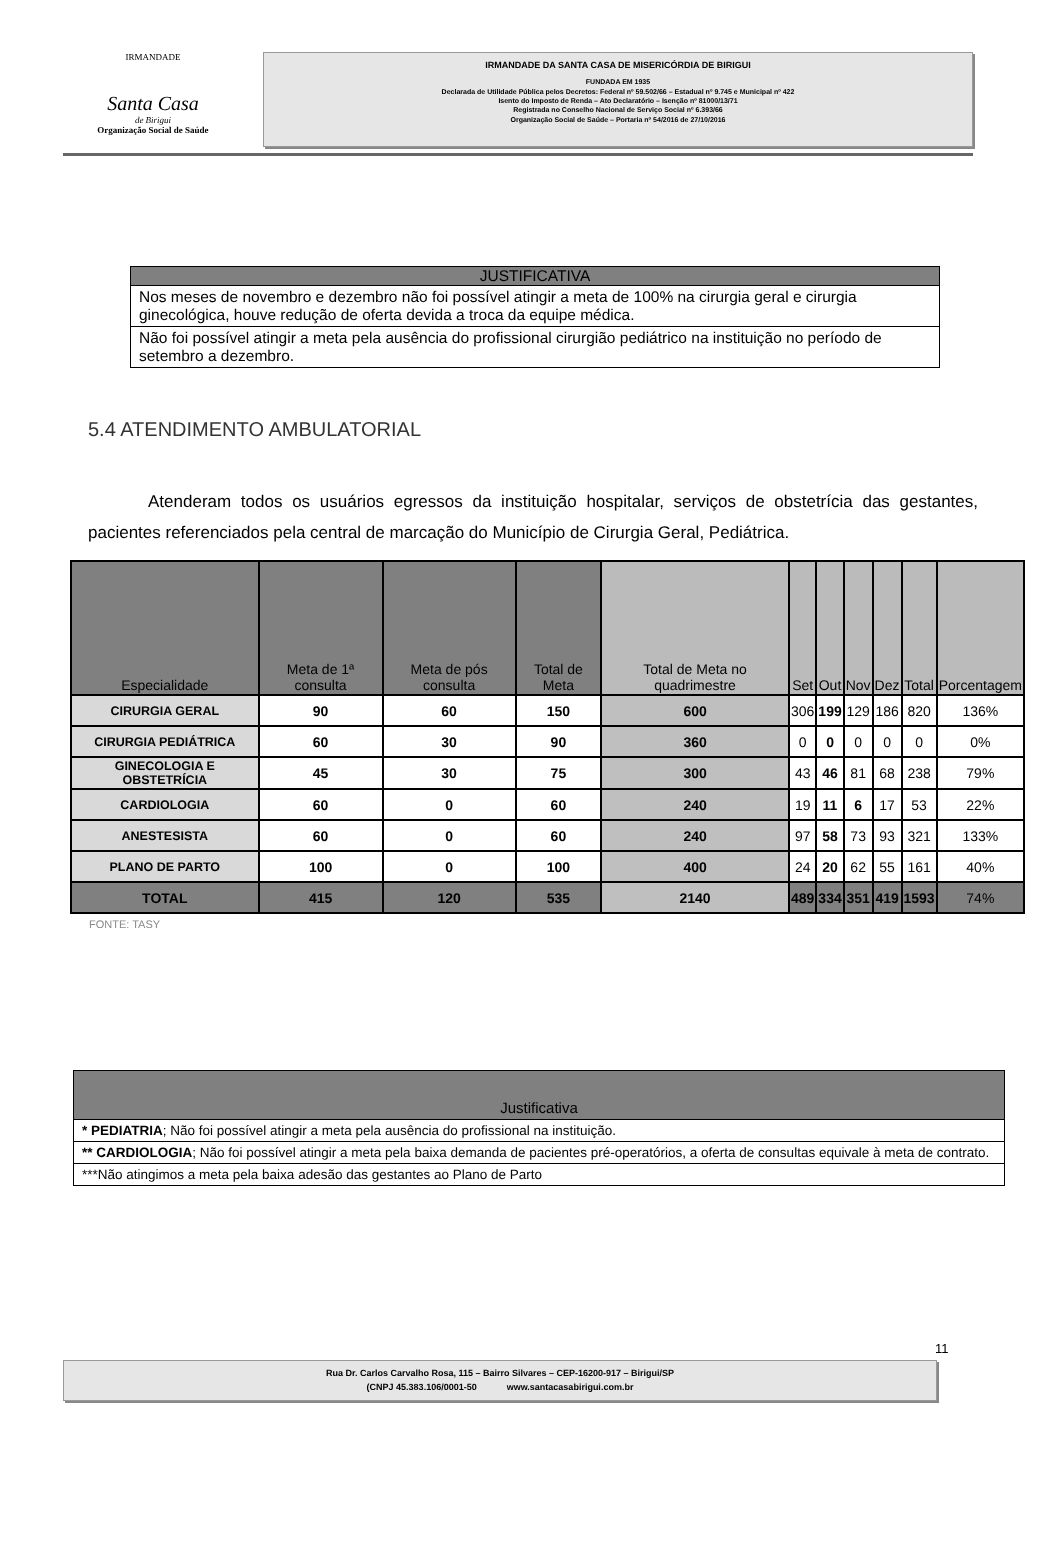IRMANDADE
Santa Casa
de Birigui
Organização Social de Saúde
IRMANDADE DA SANTA CASA DE MISERICÓRDIA DE BIRIGUI
FUNDADA EM 1935
Declarada de Utilidade Pública pelos Decretos: Federal nº 59.502/66 – Estadual nº 9.745 e Municipal nº 422
Isento do Imposto de Renda – Ato Declaratório – Isenção nº 81000/13/71
Registrada no Conselho Nacional de Serviço Social nº 6.393/66
Organização Social de Saúde – Portaria nº 54/2016 de 27/10/2016
| JUSTIFICATIVA |
| Nos meses de novembro e dezembro não foi possível atingir a meta de 100% na cirurgia geral e cirurgia ginecológica, houve redução de oferta devida a troca da equipe médica. |
| Não foi possível atingir a meta pela ausência do profissional cirurgião pediátrico na instituição no período de setembro a dezembro. |
5.4 ATENDIMENTO AMBULATORIAL
Atenderam todos os usuários egressos da instituição hospitalar, serviços de obstetrícia das gestantes, pacientes referenciados pela central de marcação do Município de Cirurgia Geral, Pediátrica.
| Especialidade | Meta de 1ª consulta | Meta de pós consulta | Total de Meta | Total de Meta no quadrimestre | Set | Out | Nov | Dez | Total | Porcentagem |
| --- | --- | --- | --- | --- | --- | --- | --- | --- | --- | --- |
| CIRURGIA GERAL | 90 | 60 | 150 | 600 | 306 | 199 | 129 | 186 | 820 | 136% |
| CIRURGIA PEDIÁTRICA | 60 | 30 | 90 | 360 | 0 | 0 | 0 | 0 | 0 | 0% |
| GINECOLOGIA E OBSTETRÍCIA | 45 | 30 | 75 | 300 | 43 | 46 | 81 | 68 | 238 | 79% |
| CARDIOLOGIA | 60 | 0 | 60 | 240 | 19 | 11 | 6 | 17 | 53 | 22% |
| ANESTESISTA | 60 | 0 | 60 | 240 | 97 | 58 | 73 | 93 | 321 | 133% |
| PLANO DE PARTO | 100 | 0 | 100 | 400 | 24 | 20 | 62 | 55 | 161 | 40% |
| TOTAL | 415 | 120 | 535 | 2140 | 489 | 334 | 351 | 419 | 1593 | 74% |
FONTE: TASY
| Justificativa |
| * PEDIATRIA ; Não foi possível atingir a meta pela ausência do profissional na instituição. |
| ** CARDIOLOGIA ; Não foi possível atingir a meta pela baixa demanda de pacientes pré-operatórios, a oferta de consultas equivale à meta de contrato. |
| ***Não atingimos a meta pela baixa adesão das gestantes ao Plano de Parto |
11
Rua Dr. Carlos Carvalho Rosa, 115 – Bairro Silvares – CEP-16200-917 – Birigui/SP
(CNPJ 45.383.106/0001-50 www.santacasabirigui.com.br